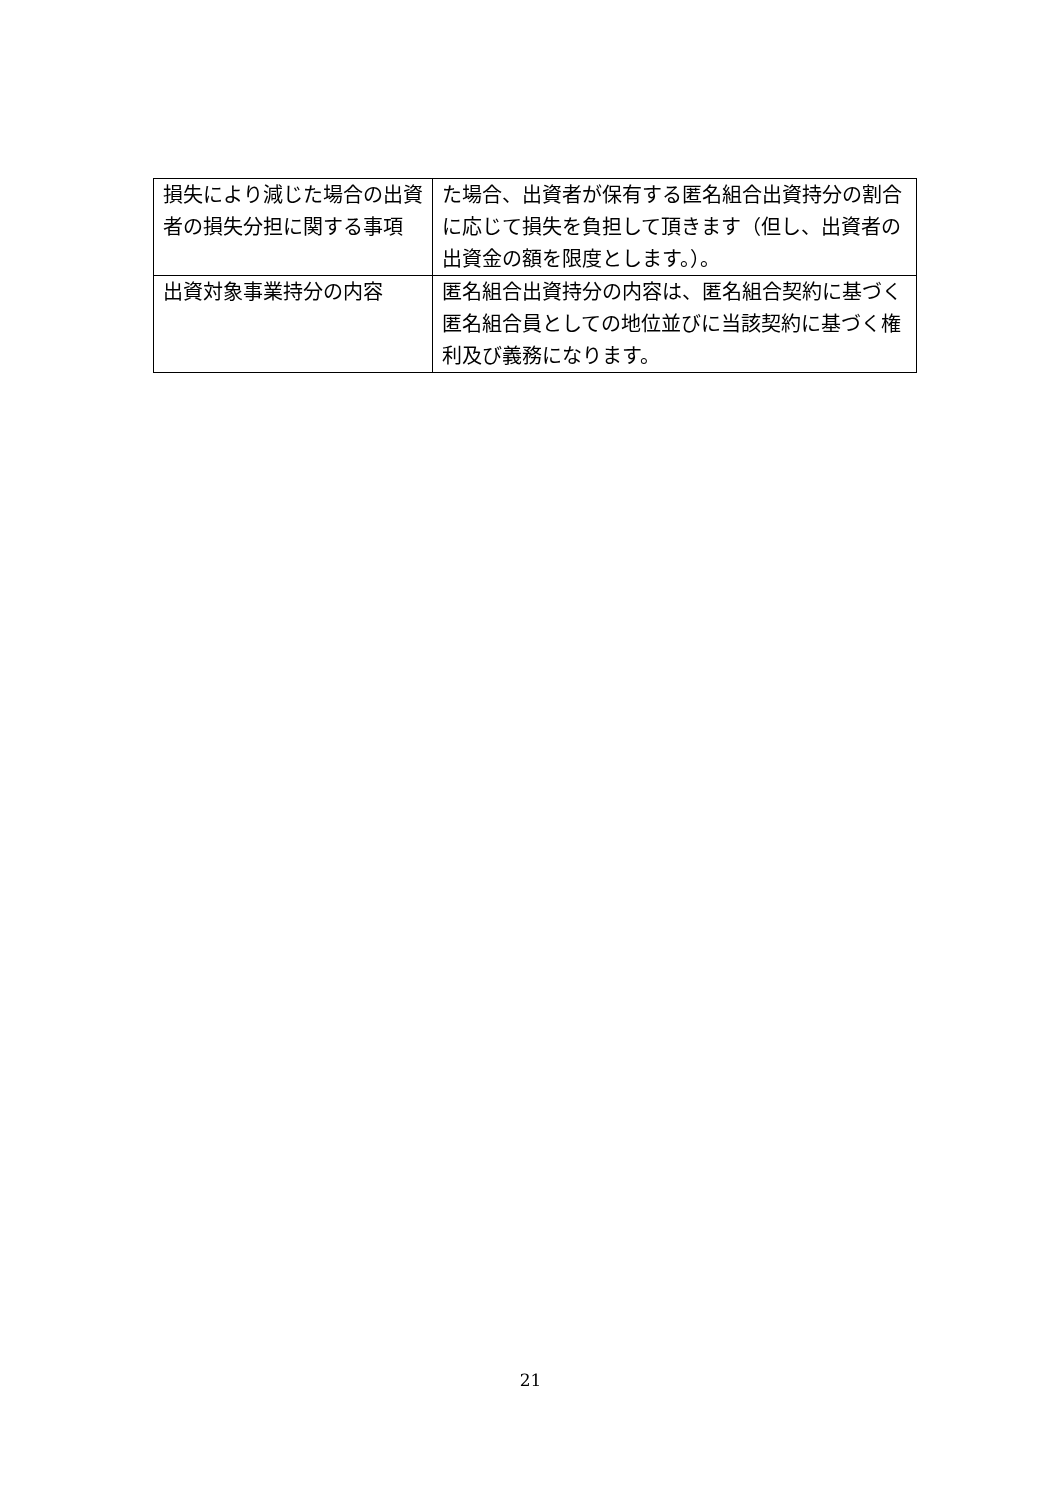| 損失により減じた場合の出資者の損失分担に関する事項 | た場合、出資者が保有する匿名組合出資持分の割合に応じて損失を負担して頂きます（但し、出資者の出資金の額を限度とします。）。 |
| 出資対象事業持分の内容 | 匿名組合出資持分の内容は、匿名組合契約に基づく匿名組合員としての地位並びに当該契約に基づく権利及び義務になります。 |
21